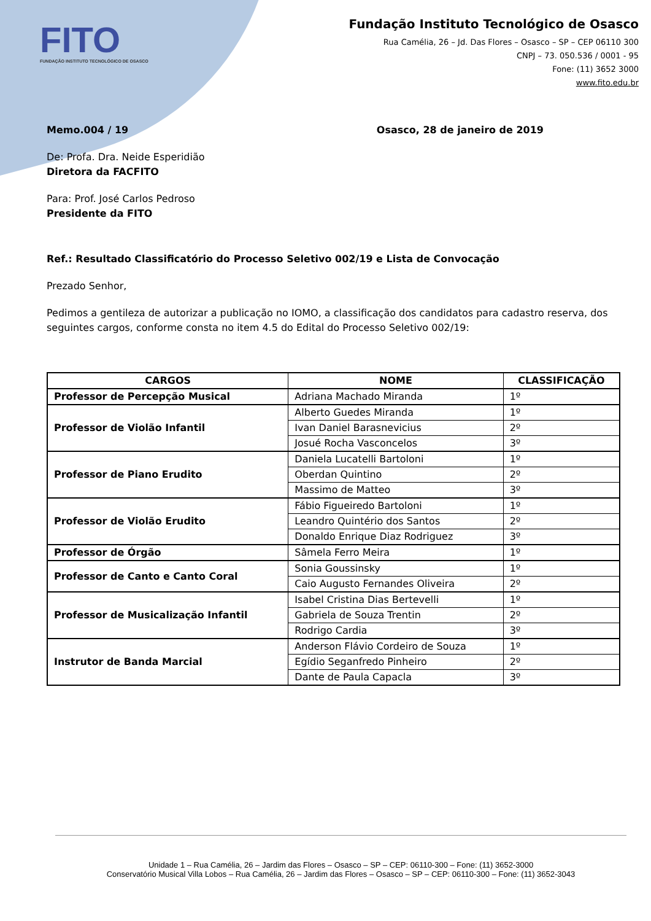FITO
FUNDAÇÃO INSTITUTO TECNOLÓGICO DE OSASCO
Fundação Instituto Tecnológico de Osasco
Rua Camélia, 26 – Jd. Das Flores – Osasco – SP – CEP 06110 300
CNPJ – 73. 050.536 / 0001 - 95
Fone: (11) 3652 3000
www.fito.edu.br
Memo.004 / 19 Osasco, 28 de janeiro de 2019
De: Profa. Dra. Neide Esperidião
Diretora da FACFITO
Para: Prof. José Carlos Pedroso
Presidente da FITO
Ref.: Resultado Classificatório do Processo Seletivo 002/19 e Lista de Convocação
Prezado Senhor,
Pedimos a gentileza de autorizar a publicação no IOMO, a classificação dos candidatos para cadastro reserva, dos seguintes cargos, conforme consta no item 4.5 do Edital do Processo Seletivo 002/19:
| CARGOS | NOME | CLASSIFICAÇÃO |
| --- | --- | --- |
| Professor de Percepção Musical | Adriana Machado Miranda | 1º |
| Professor de Violão Infantil | Alberto Guedes Miranda | 1º |
| | Ivan Daniel Barasnevicius | 2º |
| | Josué Rocha Vasconcelos | 3º |
| Professor de Piano Erudito | Daniela Lucatelli Bartoloni | 1º |
| | Oberdan Quintino | 2º |
| | Massimo de Matteo | 3º |
| Professor de Violão Erudito | Fábio Figueiredo Bartoloni | 1º |
| | Leandro Quintério dos Santos | 2º |
| | Donaldo Enrique Diaz Rodriguez | 3º |
| Professor de Órgão | Sâmela Ferro Meira | 1º |
| Professor de Canto e Canto Coral | Sonia Goussinsky | 1º |
| | Caio Augusto Fernandes Oliveira | 2º |
| Professor de Musicalização Infantil | Isabel Cristina Dias Bertevelli | 1º |
| | Gabriela de Souza Trentin | 2º |
| | Rodrigo Cardia | 3º |
| Instrutor de Banda Marcial | Anderson Flávio Cordeiro de Souza | 1º |
| | Egídio Seganfredo Pinheiro | 2º |
| | Dante de Paula Capacla | 3º |
Unidade 1 – Rua Camélia, 26 – Jardim das Flores – Osasco – SP – CEP: 06110-300 – Fone: (11) 3652-3000
Conservatório Musical Villa Lobos – Rua Camélia, 26 – Jardim das Flores – Osasco – SP – CEP: 06110-300 – Fone: (11) 3652-3043